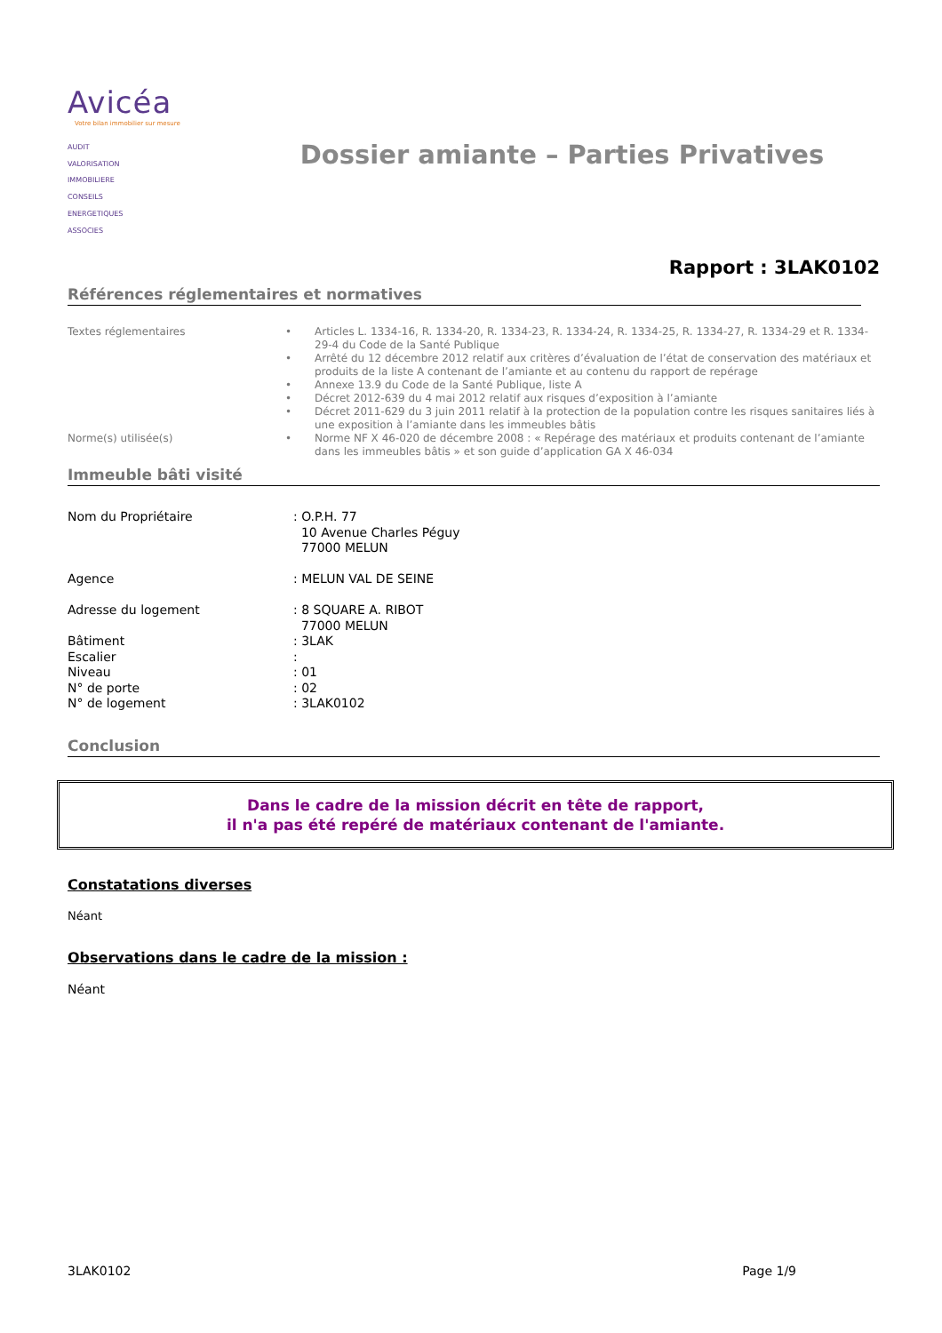Avicéa
Votre bilan immobilier sur mesure
AUDIT
VALORISATION
IMMOBILIERE
CONSEILS
ENERGETIQUES
ASSOCIES
Dossier amiante – Parties Privatives
Rapport : 3LAK0102
Références réglementaires et normatives
| Textes réglementaires | • | Articles L. 1334-16, R. 1334-20, R. 1334-23, R. 1334-24, R. 1334-25, R. 1334-27, R. 1334-29 et R. 1334-29-4 du Code de la Santé Publique |
| | • | Arrêté du 12 décembre 2012 relatif aux critères d’évaluation de l’état de conservation des matériaux et produits de la liste A contenant de l’amiante et au contenu du rapport de repérage |
| | • | Annexe 13.9 du Code de la Santé Publique, liste A |
| | • | Décret 2012-639 du 4 mai 2012 relatif aux risques d’exposition à l’amiante |
| | • | Décret 2011-629 du 3 juin 2011 relatif à la protection de la population contre les risques sanitaires liés à une exposition à l’amiante dans les immeubles bâtis |
| Norme(s) utilisée(s) | • | Norme NF X 46-020 de décembre 2008 : « Repérage des matériaux et produits contenant de l’amiante dans les immeubles bâtis » et son guide d’application GA X 46-034 |
Immeuble bâti visité
| Nom du Propriétaire | : O.P.H. 77 10 Avenue Charles Péguy 77000 MELUN |
| Agence | : MELUN VAL DE SEINE |
| Adresse du logement | : 8 SQUARE A. RIBOT 77000 MELUN |
| Bâtiment | : 3LAK |
| Escalier | : |
| Niveau | : 01 |
| N° de porte | : 02 |
| N° de logement | : 3LAK0102 |
Conclusion
Dans le cadre de la mission décrit en tête de rapport,
il n'a pas été repéré de matériaux contenant de l'amiante.
Constatations diverses
Néant
Observations dans le cadre de la mission :
Néant
3LAK0102 Page 1/9